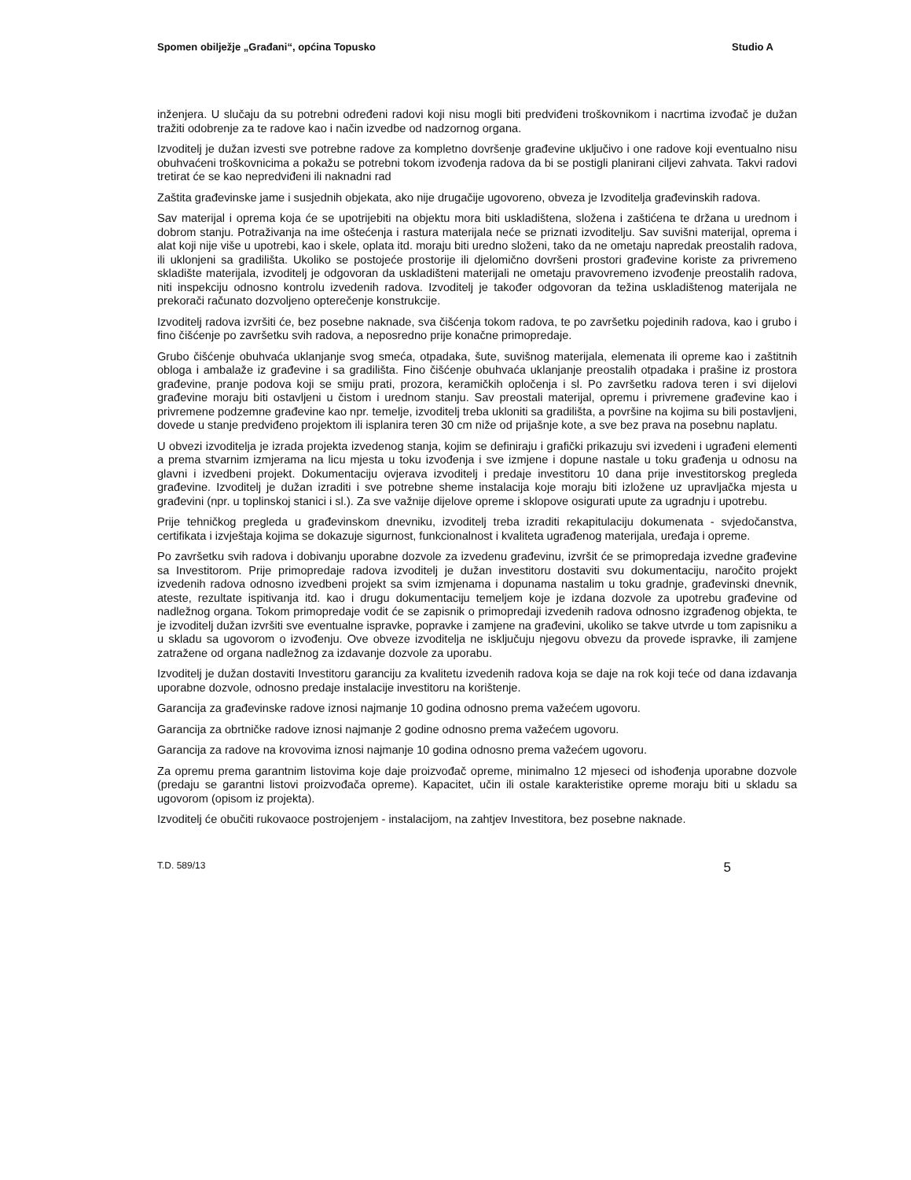Spomen obilježje „Građani“, općina Topusko Studio A
inženjera. U slučaju da su potrebni određeni radovi koji nisu mogli biti predviđeni troškovnikom i nacrtima izvođač je dužan tražiti odobrenje za te radove kao i način izvedbe od nadzornog organa.
Izvoditelj je dužan izvesti sve potrebne radove za kompletno dovršenje građevine uključivo i one radove koji eventualno nisu obuhvaćeni troškovnicima a pokažu se potrebni tokom izvođenja radova da bi se postigli planirani ciljevi zahvata. Takvi radovi tretirat će se kao nepredviđeni ili naknadni rad
Zaštita građevinske jame i susjednih objekata, ako nije drugačije ugovoreno, obveza je Izvoditelja građevinskih radova.
Sav materijal i oprema koja će se upotrijebiti na objektu mora biti uskladištena, složena i zaštićena te držana u urednom i dobrom stanju. Potraživanja na ime oštećenja i rastura materijala neće se priznati izvoditelju. Sav suvišni materijal, oprema i alat koji nije više u upotrebi, kao i skele, oplata itd. moraju biti uredno složeni, tako da ne ometaju napredak preostalih radova, ili uklonjeni sa gradilišta. Ukoliko se postojeće prostorije ili djelomično dovršeni prostori građevine koriste za privremeno skladište materijala, izvoditelj je odgovoran da uskladišteni materijali ne ometaju pravovremeno izvođenje preostalih radova, niti inspekciju odnosno kontrolu izvedenih radova. Izvoditelj je također odgovoran da težina uskladištenog materijala ne prekorači računato dozvoljeno opterečenje konstrukcije.
Izvoditelj radova izvršiti će, bez posebne naknade, sva čišćenja tokom radova, te po završetku pojedinih radova, kao i grubo i fino čišćenje po završetku svih radova, a neposredno prije konačne primopredaje.
Grubo čišćenje obuhvaća uklanjanje svog smeća, otpadaka, šute, suvišnog materijala, elemenata ili opreme kao i zaštitnih obloga i ambalaže iz građevine i sa gradilišta. Fino čišćenje obuhvaća uklanjanje preostalih otpadaka i prašine iz prostora građevine, pranje podova koji se smiju prati, prozora, keramičkih opločenja i sl. Po završetku radova teren i svi dijelovi građevine moraju biti ostavljeni u čistom i urednom stanju. Sav preostali materijal, opremu i privremene građevine kao i privremene podzemne građevine kao npr. temelje, izvoditelj treba ukloniti sa gradilišta, a površine na kojima su bili postavljeni, dovede u stanje predviđeno projektom ili isplanira teren 30 cm niže od prijašnje kote, a sve bez prava na posebnu naplatu.
U obvezi izvoditelja je izrada projekta izvedenog stanja, kojim se definiraju i grafički prikazuju svi izvedeni i ugrađeni elementi a prema stvarnim izmjerama na licu mjesta u toku izvođenja i sve izmjene i dopune nastale u toku građenja u odnosu na glavni i izvedbeni projekt. Dokumentaciju ovjerava izvoditelj i predaje investitoru 10 dana prije investitorskog pregleda građevine. Izvoditelj je dužan izraditi i sve potrebne sheme instalacija koje moraju biti izložene uz upravljačka mjesta u građevini (npr. u toplinskoj stanici i sl.). Za sve važnije dijelove opreme i sklopove osigurati upute za ugradnju i upotrebu.
Prije tehničkog pregleda u građevinskom dnevniku, izvoditelj treba izraditi rekapitulaciju dokumenata - svjedočanstva, certifikata i izvještaja kojima se dokazuje sigurnost, funkcionalnost i kvaliteta ugrađenog materijala, uređaja i opreme.
Po završetku svih radova i dobivanju uporabne dozvole za izvedenu građevinu, izvršit će se primopredaja izvedne građevine sa Investitorom. Prije primopredaje radova izvoditelj je dužan investitoru dostaviti svu dokumentaciju, naročito projekt izvedenih radova odnosno izvedbeni projekt sa svim izmjenama i dopunama nastalim u toku gradnje, građevinski dnevnik, ateste, rezultate ispitivanja itd. kao i drugu dokumentaciju temeljem koje je izdana dozvole za upotrebu građevine od nadležnog organa. Tokom primopredaje vodit će se zapisnik o primopredaji izvedenih radova odnosno izgrađenog objekta, te je izvoditelj dužan izvršiti sve eventualne ispravke, popravke i zamjene na građevini, ukoliko se takve utvrde u tom zapisniku a u skladu sa ugovorom o izvođenju. Ove obveze izvoditelja ne isključuju njegovu obvezu da provede ispravke, ili zamjene zatražene od organa nadležnog za izdavanje dozvole za uporabu.
Izvoditelj je dužan dostaviti Investitoru garanciju za kvalitetu izvedenih radova koja se daje na rok koji teće od dana izdavanja uporabne dozvole, odnosno predaje instalacije investitoru na korištenje.
Garancija za građevinske radove iznosi najmanje 10 godina odnosno prema važećem ugovoru.
Garancija za obrtničke radove iznosi najmanje 2 godine odnosno prema važećem ugovoru.
Garancija za radove na krovovima iznosi najmanje 10 godina odnosno prema važećem ugovoru.
Za opremu prema garantnim listovima koje daje proizvođač opreme, minimalno 12 mjeseci od ishođenja uporabne dozvole (predaju se garantni listovi proizvođača opreme). Kapacitet, učin ili ostale karakteristike opreme moraju biti u skladu sa ugovorom (opisom iz projekta).
Izvoditelj će obučiti rukovaoce postrojenjem - instalacijom, na zahtjev Investitora, bez posebne naknade.
T.D. 589/13 5